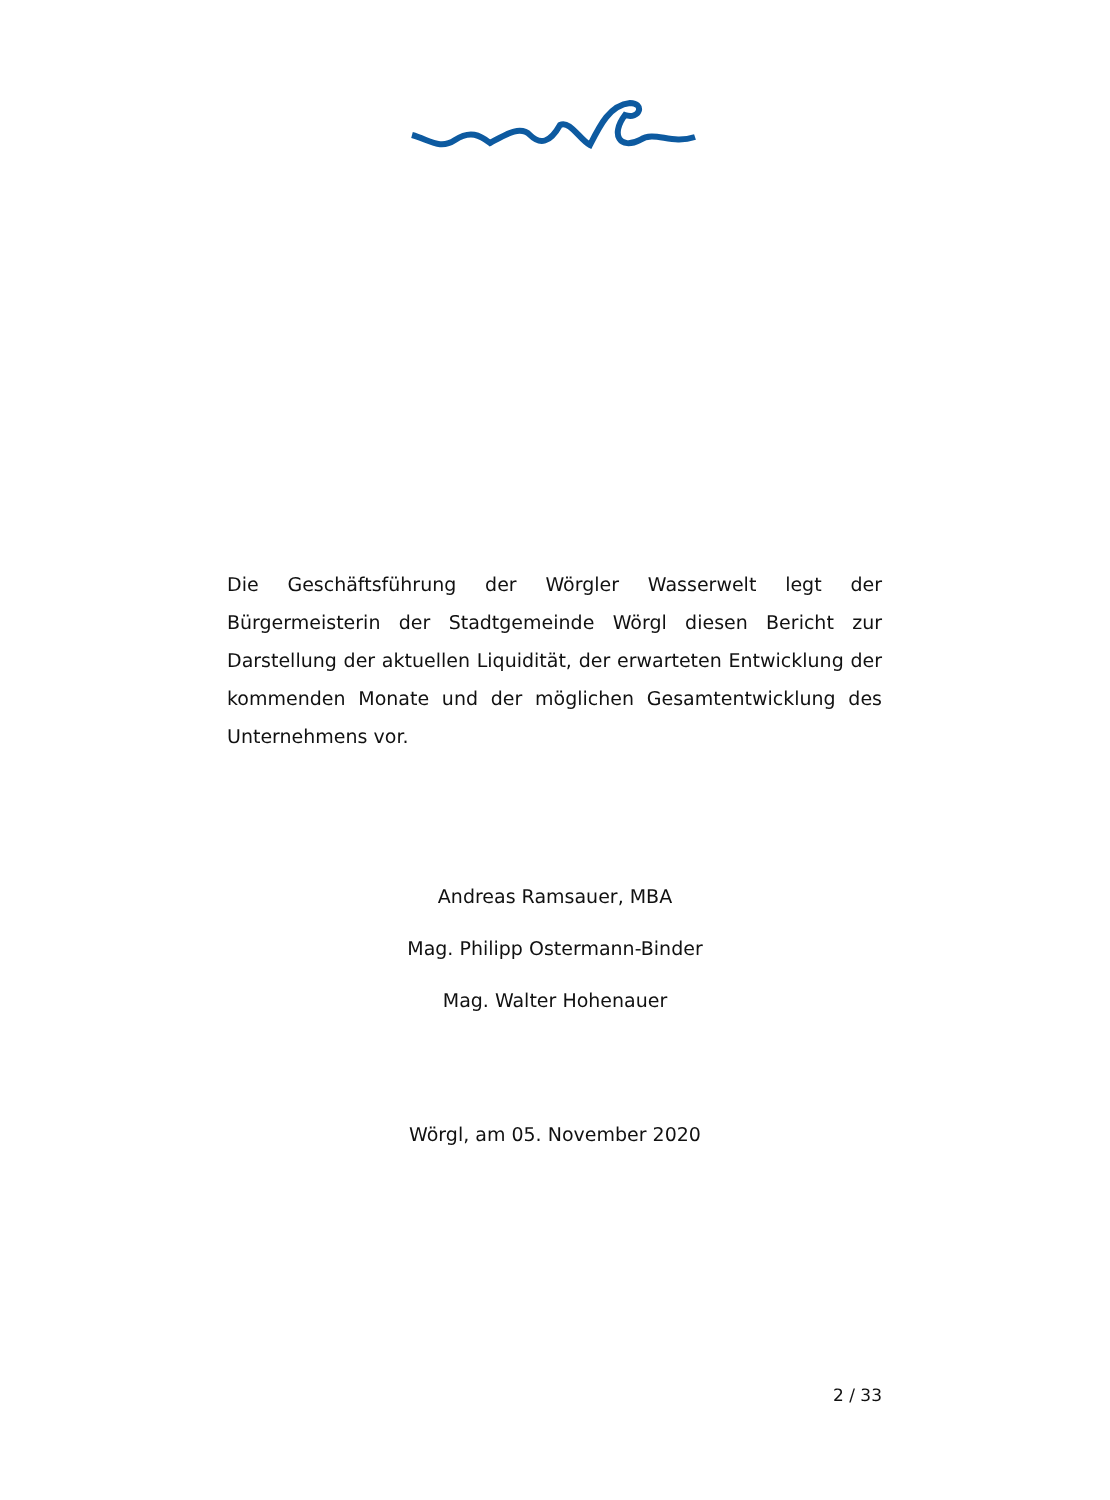Die Geschäftsführung der Wörgler Wasserwelt legt der Bürgermeisterin der Stadtgemeinde Wörgl diesen Bericht zur Darstellung der aktuellen Liquidität, der erwarteten Entwicklung der kommenden Monate und der möglichen Gesamtentwicklung des Unternehmens vor.
Andreas Ramsauer, MBA
Mag. Philipp Ostermann-Binder
Mag. Walter Hohenauer
Wörgl, am 05. November 2020
2 / 33